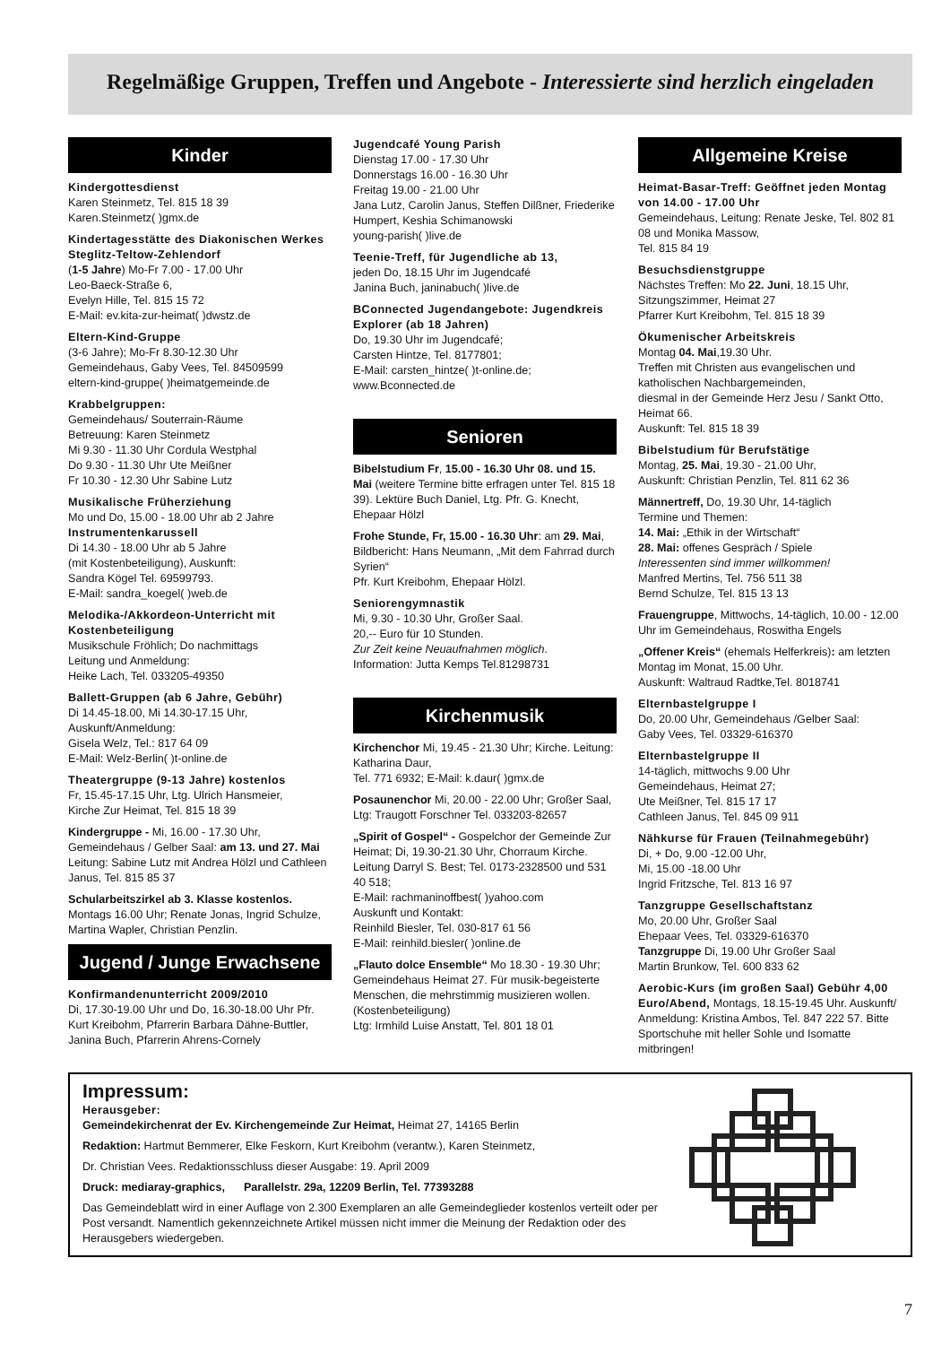Regelmäßige Gruppen, Treffen und Angebote - Interessierte sind herzlich eingeladen
Kinder
Kindergottesdienst
Karen Steinmetz, Tel. 815 18 39
Karen.Steinmetz( )gmx.de
Kindertagesstätte des Diakonischen Werkes Steglitz-Teltow-Zehlendorf
(1-5 Jahre) Mo-Fr 7.00 - 17.00 Uhr
Leo-Baeck-Straße 6,
Evelyn Hille, Tel. 815 15 72
E-Mail: ev.kita-zur-heimat( )dwstz.de
Eltern-Kind-Gruppe
(3-6 Jahre); Mo-Fr 8.30-12.30 Uhr
Gemeindehaus, Gaby Vees, Tel. 84509599
eltern-kind-gruppe( )heimatgemeinde.de
Krabbelgruppen:
Gemeindehaus/ Souterrain-Räume
Betreuung: Karen Steinmetz
Mi 9.30 - 11.30 Uhr Cordula Westphal
Do 9.30 - 11.30 Uhr Ute Meißner
Fr 10.30 - 12.30 Uhr Sabine Lutz
Musikalische Früherziehung
Mo und Do, 15.00 - 18.00 Uhr ab 2 Jahre
Instrumentenkarussell
Di 14.30 - 18.00 Uhr ab 5 Jahre
(mit Kostenbeteiligung), Auskunft:
Sandra Kögel Tel. 69599793.
E-Mail: sandra_koegel( )web.de
Melodika-/Akkordeon-Unterricht mit Kostenbeteiligung
Musikschule Fröhlich; Do nachmittags
Leitung und Anmeldung:
Heike Lach, Tel. 033205-49350
Ballett-Gruppen (ab 6 Jahre, Gebühr)
Di 14.45-18.00, Mi 14.30-17.15 Uhr,
Auskunft/Anmeldung:
Gisela Welz, Tel.: 817 64 09
E-Mail: Welz-Berlin( )t-online.de
Theatergruppe (9-13 Jahre) kostenlos
Fr, 15.45-17.15 Uhr, Ltg. Ulrich Hansmeier,
Kirche Zur Heimat, Tel. 815 18 39
Kindergruppe - Mi, 16.00 - 17.30 Uhr, Gemeindehaus / Gelber Saal: am 13. und 27. Mai Leitung: Sabine Lutz mit Andrea Hölzl und Cathleen Janus, Tel. 815 85 37
Schularbeitszirkel ab 3. Klasse kostenlos. Montags 16.00 Uhr; Renate Jonas, Ingrid Schulze, Martina Wapler, Christian Penzlin.
Jugend / Junge Erwachsene
Konfirmandenunterricht 2009/2010
Di, 17.30-19.00 Uhr und Do, 16.30-18.00 Uhr Pfr. Kurt Kreibohm, Pfarrerin Barbara Dähne-Buttler, Janina Buch, Pfarrerin Ahrens-Cornely
Jugendcafé Young Parish
Dienstag 17.00 - 17.30 Uhr
Donnerstags 16.00 - 16.30 Uhr
Freitag 19.00 - 21.00 Uhr
Jana Lutz, Carolin Janus, Steffen Dilßner, Friederike Humpert, Keshia Schimanowski
young-parish( )live.de
Teenie-Treff, für Jugendliche ab 13,
jeden Do, 18.15 Uhr im Jugendcafé
Janina Buch, janinabuch( )live.de
BConnected Jugendangebote: Jugendkreis Explorer (ab 18 Jahren)
Do, 19.30 Uhr im Jugendcafé;
Carsten Hintze, Tel. 8177801;
E-Mail: carsten_hintze( )t-online.de;
www.Bconnected.de
Senioren
Bibelstudium Fr, 15.00 - 16.30 Uhr 08. und 15. Mai (weitere Termine bitte erfragen unter Tel. 815 18 39). Lektüre Buch Daniel, Ltg. Pfr. G. Knecht, Ehepaar Hölzl
Frohe Stunde, Fr, 15.00 - 16.30 Uhr: am 29. Mai, Bildbericht: Hans Neumann, „Mit dem Fahrrad durch Syrien“
Pfr. Kurt Kreibohm, Ehepaar Hölzl.
Seniorengymnastik
Mi, 9.30 - 10.30 Uhr, Großer Saal.
20,-- Euro für 10 Stunden.
Zur Zeit keine Neuaufnahmen möglich.
Information: Jutta Kemps Tel.81298731
Kirchenmusik
Kirchenchor Mi, 19.45 - 21.30 Uhr; Kirche. Leitung: Katharina Daur,
Tel. 771 6932; E-Mail: k.daur( )gmx.de
Posaunenchor Mi, 20.00 - 22.00 Uhr; Großer Saal, Ltg: Traugott Forschner Tel. 033203-82657
„Spirit of Gospel“ - Gospelchor der Gemeinde Zur Heimat; Di, 19.30-21.30 Uhr, Chorraum Kirche. Leitung Darryl S. Best; Tel. 0173-2328500 und 531 40 518;
E-Mail: rachmaninoffbest( )yahoo.com
Auskunft und Kontakt:
Reinhild Biesler, Tel. 030-817 61 56
E-Mail: reinhild.biesler( )online.de
„Flauto dolce Ensemble“ Mo 18.30 - 19.30 Uhr; Gemeindehaus Heimat 27. Für musik-begeisterte Menschen, die mehrstimmig musizieren wollen. (Kostenbeteiligung)
Ltg: Irmhild Luise Anstatt, Tel. 801 18 01
Allgemeine Kreise
Heimat-Basar-Treff: Geöffnet jeden Montag von 14.00 - 17.00 Uhr
Gemeindehaus, Leitung: Renate Jeske, Tel. 802 81 08 und Monika Massow,
Tel. 815 84 19
Besuchsdienstgruppe
Nächstes Treffen: Mo 22. Juni, 18.15 Uhr, Sitzungszimmer, Heimat 27
Pfarrer Kurt Kreibohm, Tel. 815 18 39
Ökumenischer Arbeitskreis
Montag 04. Mai,19.30 Uhr.
Treffen mit Christen aus evangelischen und katholischen Nachbargemeinden,
diesmal in der Gemeinde Herz Jesu / Sankt Otto, Heimat 66.
Auskunft: Tel. 815 18 39
Bibelstudium für Berufstätige
Montag, 25. Mai, 19.30 - 21.00 Uhr,
Auskunft: Christian Penzlin, Tel. 811 62 36
Männertreff, Do, 19.30 Uhr, 14-täglich
Termine und Themen:
14. Mai: „Ethik in der Wirtschaft“
28. Mai: offenes Gespräch / Spiele
Interessenten sind immer willkommen!
Manfred Mertins, Tel. 756 511 38
Bernd Schulze, Tel. 815 13 13
Frauengruppe, Mittwochs, 14-täglich, 10.00 - 12.00 Uhr im Gemeindehaus, Roswitha Engels
„Offener Kreis“ (ehemals Helferkreis): am letzten Montag im Monat, 15.00 Uhr.
Auskunft: Waltraud Radtke,Tel. 8018741
Elternbastelgruppe I
Do, 20.00 Uhr, Gemeindehaus /Gelber Saal:
Gaby Vees, Tel. 03329-616370
Elternbastelgruppe II
14-täglich, mittwochs 9.00 Uhr
Gemeindehaus, Heimat 27;
Ute Meißner, Tel. 815 17 17
Cathleen Janus, Tel. 845 09 911
Nähkurse für Frauen (Teilnahmegebühr)
Di, + Do, 9.00 -12.00 Uhr,
Mi, 15.00 -18.00 Uhr
Ingrid Fritzsche, Tel. 813 16 97
Tanzgruppe Gesellschaftstanz
Mo, 20.00 Uhr, Großer Saal
Ehepaar Vees, Tel. 03329-616370
Tanzgruppe Di, 19.00 Uhr Großer Saal
Martin Brunkow, Tel. 600 833 62
Aerobic-Kurs (im großen Saal) Gebühr 4,00 Euro/Abend, Montags, 18.15-19.45 Uhr. Auskunft/ Anmeldung: Kristina Ambos, Tel. 847 222 57. Bitte Sportschuhe mit heller Sohle und Isomatte mitbringen!
Impressum:
Herausgeber:
Gemeindekirchenrat der Ev. Kirchengemeinde Zur Heimat, Heimat 27, 14165 Berlin
Redaktion: Hartmut Bemmerer, Elke Feskorn, Kurt Kreibohm (verantw.), Karen Steinmetz,
Dr. Christian Vees. Redaktionsschluss dieser Ausgabe: 19. April 2009
Druck: mediaray-graphics, Parallelstr. 29a, 12209 Berlin, Tel. 77393288
Das Gemeindeblatt wird in einer Auflage von 2.300 Exemplaren an alle Gemeindeglieder kostenlos verteilt oder per Post versandt. Namentlich gekennzeichnete Artikel müssen nicht immer die Meinung der Redaktion oder des Herausgebers wiedergeben.
7